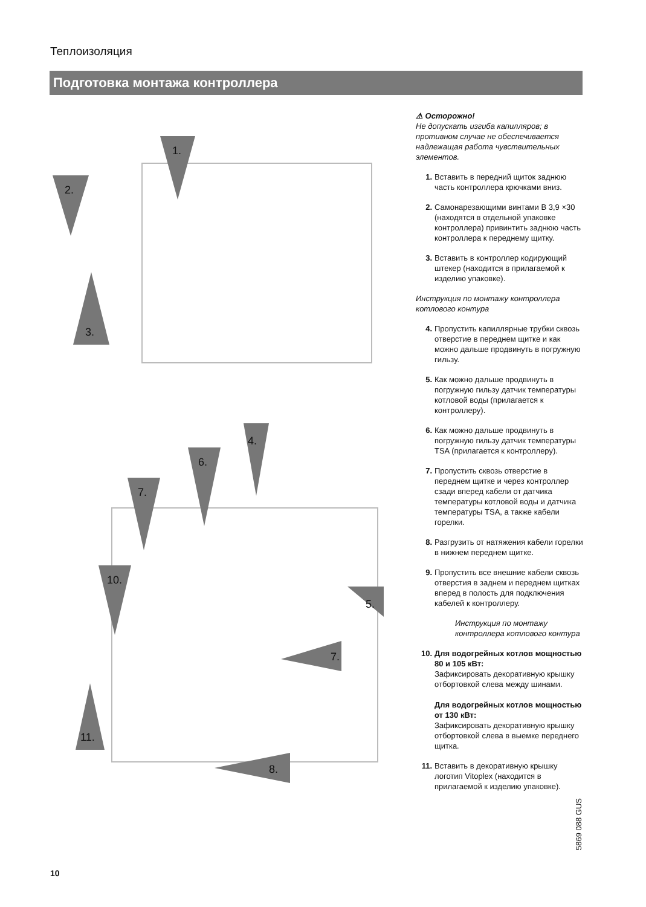Теплоизоляция
Подготовка монтажа контроллера
1.
2.
3.
4.
6.
7.
10.
5.
7.
11.
8.
⚠ Осторожно!
Не допускать изгиба капилляров; в противном случае не обеспечивается надлежащая работа чувствительных элементов.
1. Вставить в передний щиток заднюю часть контроллера крючками вниз.
2. Самонарезающими винтами B 3,9 ×30 (находятся в отдельной упаковке контроллера) привинтить заднюю часть контроллера к переднему щитку.
3. Вставить в контроллер кодирующий штекер (находится в прилагаемой к изделию упаковке).
Инструкция по монтажу контроллера котлового контура
4. Пропустить капиллярные трубки сквозь отверстие в переднем щитке и как можно дальше продвинуть в погружную гильзу.
5. Как можно дальше продвинуть в погружную гильзу датчик температуры котловой воды (прилагается к контроллеру).
6. Как можно дальше продвинуть в погружную гильзу датчик температуры TSA (прилагается к контроллеру).
7. Пропустить сквозь отверстие в переднем щитке и через контроллер сзади вперед кабели от датчика температуры котловой воды и датчика температуры TSA, а также кабели горелки.
8. Разгрузить от натяжения кабели горелки в нижнем переднем щитке.
9. Пропустить все внешние кабели сквозь отверстия в заднем и переднем щитках вперед в полость для подключения кабелей к контроллеру.
Инструкция по монтажу контроллера котлового контура
10. Для водогрейных котлов мощностью 80 и 105 кВт:
Зафиксировать декоративную крышку отбортовкой слева между шинами.
Для водогрейных котлов мощностью от 130 кВт:
Зафиксировать декоративную крышку отбортовкой слева в выемке переднего щитка.
11. Вставить в декоративную крышку логотип Vitoplex (находится в прилагаемой к изделию упаковке).
5869 088 GUS
10